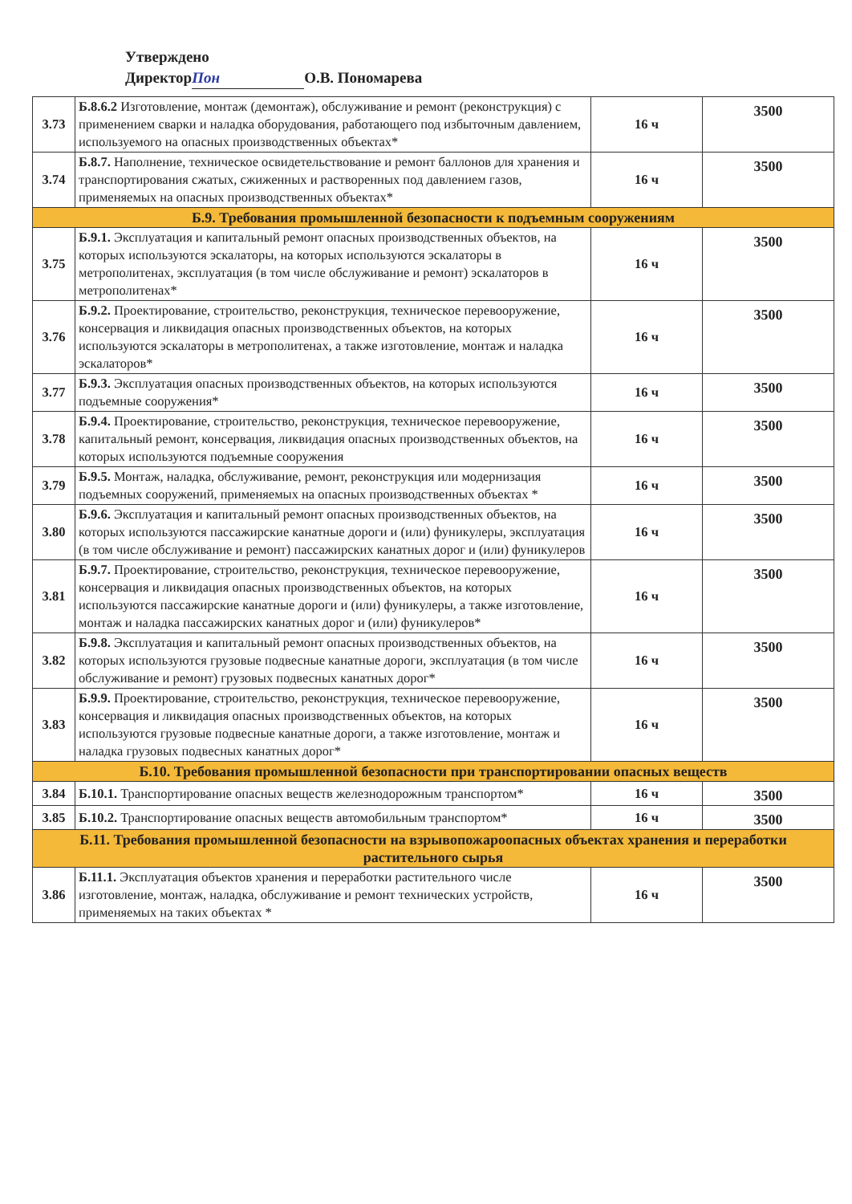Утверждено
Директор Пон О.В. Пономарева
| 3.73 | Б.8.6.2 Изготовление, монтаж (демонтаж), обслуживание и ремонт (реконструкция) с применением сварки и наладка оборудования, работающего под избыточным давлением, используемого на опасных производственных объектах* | 16 ч | 3500 |
| 3.74 | Б.8.7. Наполнение, техническое освидетельствование и ремонт баллонов для хранения и транспортирования сжатых, сжиженных и растворенных под давлением газов, применяемых на опасных производственных объектах* | 16 ч | 3500 |
| Б.9. Требования промышленной безопасности к подъемным сооружениям | | | |
| 3.75 | Б.9.1. Эксплуатация и капитальный ремонт опасных производственных объектов, на которых используются эскалаторы, на которых используются эскалаторы в метрополитенах, эксплуатация (в том числе обслуживание и ремонт) эскалаторов в метрополитенах* | 16 ч | 3500 |
| 3.76 | Б.9.2. Проектирование, строительство, реконструкция, техническое перевооружение, консервация и ликвидация опасных производственных объектов, на которых используются эскалаторы в метрополитенах, а также изготовление, монтаж и наладка эскалаторов* | 16 ч | 3500 |
| 3.77 | Б.9.3. Эксплуатация опасных производственных объектов, на которых используются подъемные сооружения* | 16 ч | 3500 |
| 3.78 | Б.9.4. Проектирование, строительство, реконструкция, техническое перевооружение, капитальный ремонт, консервация, ликвидация опасных производственных объектов, на которых используются подъемные сооружения | 16 ч | 3500 |
| 3.79 | Б.9.5. Монтаж, наладка, обслуживание, ремонт, реконструкция или модернизация подъемных сооружений, применяемых на опасных производственных объектах * | 16 ч | 3500 |
| 3.80 | Б.9.6. Эксплуатация и капитальный ремонт опасных производственных объектов, на которых используются пассажирские канатные дороги и (или) фуникулеры, эксплуатация (в том числе обслуживание и ремонт) пассажирских канатных дорог и (или) фуникулеров | 16 ч | 3500 |
| 3.81 | Б.9.7. Проектирование, строительство, реконструкция, техническое перевооружение, консервация и ликвидация опасных производственных объектов, на которых используются пассажирские канатные дороги и (или) фуникулеры, а также изготовление, монтаж и наладка пассажирских канатных дорог и (или) фуникулеров* | 16 ч | 3500 |
| 3.82 | Б.9.8. Эксплуатация и капитальный ремонт опасных производственных объектов, на которых используются грузовые подвесные канатные дороги, эксплуатация (в том числе обслуживание и ремонт) грузовых подвесных канатных дорог* | 16 ч | 3500 |
| 3.83 | Б.9.9. Проектирование, строительство, реконструкция, техническое перевооружение, консервация и ликвидация опасных производственных объектов, на которых используются грузовые подвесные канатные дороги, а также изготовление, монтаж и наладка грузовых подвесных канатных дорог* | 16 ч | 3500 |
| Б.10. Требования промышленной безопасности при транспортировании опасных веществ | | | |
| 3.84 | Б.10.1. Транспортирование опасных веществ железнодорожным транспортом* | 16 ч | 3500 |
| 3.85 | Б.10.2. Транспортирование опасных веществ автомобильным транспортом* | 16 ч | 3500 |
| Б.11. Требования промышленной безопасности на взрывопожароопасных объектах хранения и переработки растительного сырья | | | |
| 3.86 | Б.11.1. Эксплуатация объектов хранения и переработки растительного числе изготовление, монтаж, наладка, обслуживание и ремонт технических устройств, применяемых на таких объектах * | 16 ч | 3500 |